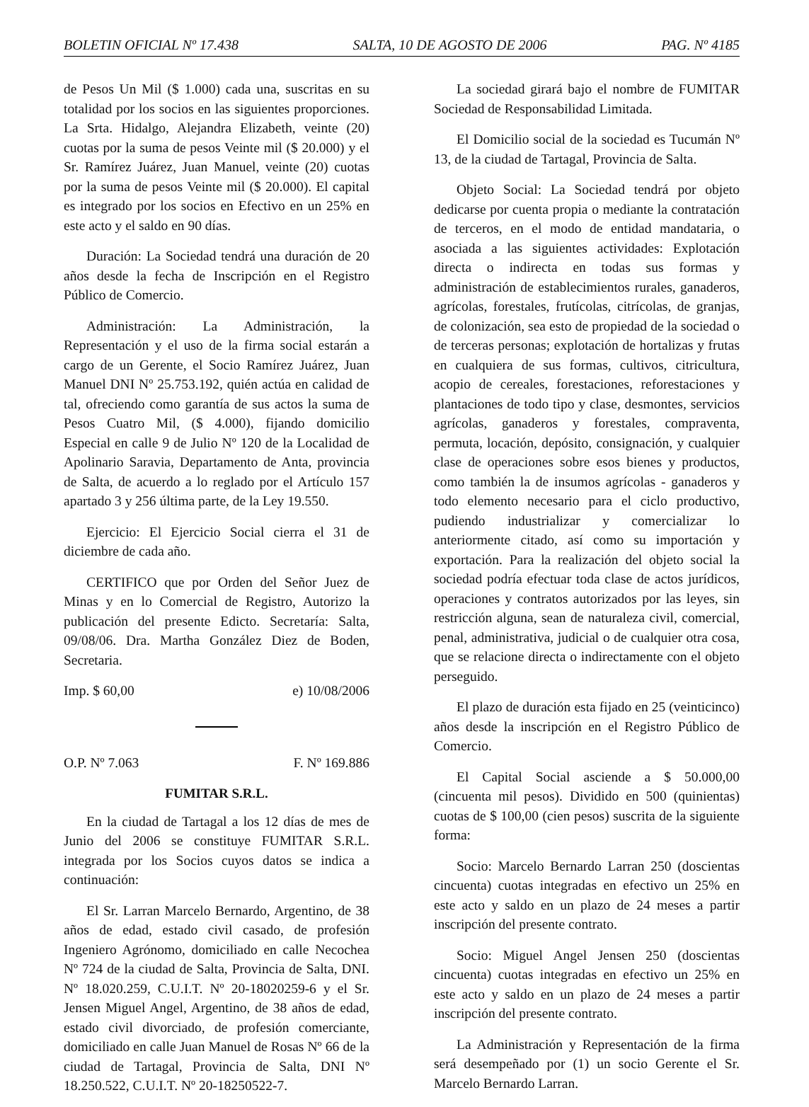BOLETIN OFICIAL Nº 17.438 SALTA, 10 DE AGOSTO DE 2006 PAG. Nº 4185
de Pesos Un Mil ($ 1.000) cada una, suscritas en su totalidad por los socios en las siguientes proporciones. La Srta. Hidalgo, Alejandra Elizabeth, veinte (20) cuotas por la suma de pesos Veinte mil ($ 20.000) y el Sr. Ramírez Juárez, Juan Manuel, veinte (20) cuotas por la suma de pesos Veinte mil ($ 20.000). El capital es integrado por los socios en Efectivo en un 25% en este acto y el saldo en 90 días.
Duración: La Sociedad tendrá una duración de 20 años desde la fecha de Inscripción en el Registro Público de Comercio.
Administración: La Administración, la Representación y el uso de la firma social estarán a cargo de un Gerente, el Socio Ramírez Juárez, Juan Manuel DNI Nº 25.753.192, quién actúa en calidad de tal, ofreciendo como garantía de sus actos la suma de Pesos Cuatro Mil, ($ 4.000), fijando domicilio Especial en calle 9 de Julio Nº 120 de la Localidad de Apolinario Saravia, Departamento de Anta, provincia de Salta, de acuerdo a lo reglado por el Artículo 157 apartado 3 y 256 última parte, de la Ley 19.550.
Ejercicio: El Ejercicio Social cierra el 31 de diciembre de cada año.
CERTIFICO que por Orden del Señor Juez de Minas y en lo Comercial de Registro, Autorizo la publicación del presente Edicto. Secretaría: Salta, 09/08/06. Dra. Martha González Diez de Boden, Secretaria.
Imp. $ 60,00 e) 10/08/2006
O.P. Nº 7.063 F. Nº 169.886
FUMITAR S.R.L.
En la ciudad de Tartagal a los 12 días de mes de Junio del 2006 se constituye FUMITAR S.R.L. integrada por los Socios cuyos datos se indica a continuación:
El Sr. Larran Marcelo Bernardo, Argentino, de 38 años de edad, estado civil casado, de profesión Ingeniero Agrónomo, domiciliado en calle Necochea Nº 724 de la ciudad de Salta, Provincia de Salta, DNI. Nº 18.020.259, C.U.I.T. Nº 20-18020259-6 y el Sr. Jensen Miguel Angel, Argentino, de 38 años de edad, estado civil divorciado, de profesión comerciante, domiciliado en calle Juan Manuel de Rosas Nº 66 de la ciudad de Tartagal, Provincia de Salta, DNI Nº 18.250.522, C.U.I.T. Nº 20-18250522-7.
La sociedad girará bajo el nombre de FUMITAR Sociedad de Responsabilidad Limitada.
El Domicilio social de la sociedad es Tucumán Nº 13, de la ciudad de Tartagal, Provincia de Salta.
Objeto Social: La Sociedad tendrá por objeto dedicarse por cuenta propia o mediante la contratación de terceros, en el modo de entidad mandataria, o asociada a las siguientes actividades: Explotación directa o indirecta en todas sus formas y administración de establecimientos rurales, ganaderos, agrícolas, forestales, frutícolas, citrícolas, de granjas, de colonización, sea esto de propiedad de la sociedad o de terceras personas; explotación de hortalizas y frutas en cualquiera de sus formas, cultivos, citricultura, acopio de cereales, forestaciones, reforestaciones y plantaciones de todo tipo y clase, desmontes, servicios agrícolas, ganaderos y forestales, compraventa, permuta, locación, depósito, consignación, y cualquier clase de operaciones sobre esos bienes y productos, como también la de insumos agrícolas - ganaderos y todo elemento necesario para el ciclo productivo, pudiendo industrializar y comercializar lo anteriormente citado, así como su importación y exportación. Para la realización del objeto social la sociedad podría efectuar toda clase de actos jurídicos, operaciones y contratos autorizados por las leyes, sin restricción alguna, sean de naturaleza civil, comercial, penal, administrativa, judicial o de cualquier otra cosa, que se relacione directa o indirectamente con el objeto perseguido.
El plazo de duración esta fijado en 25 (veinticinco) años desde la inscripción en el Registro Público de Comercio.
El Capital Social asciende a $ 50.000,00 (cincuenta mil pesos). Dividido en 500 (quinientas) cuotas de $ 100,00 (cien pesos) suscrita de la siguiente forma:
Socio: Marcelo Bernardo Larran 250 (doscientas cincuenta) cuotas integradas en efectivo un 25% en este acto y saldo en un plazo de 24 meses a partir inscripción del presente contrato.
Socio: Miguel Angel Jensen 250 (doscientas cincuenta) cuotas integradas en efectivo un 25% en este acto y saldo en un plazo de 24 meses a partir inscripción del presente contrato.
La Administración y Representación de la firma será desempeñado por (1) un socio Gerente el Sr. Marcelo Bernardo Larran.